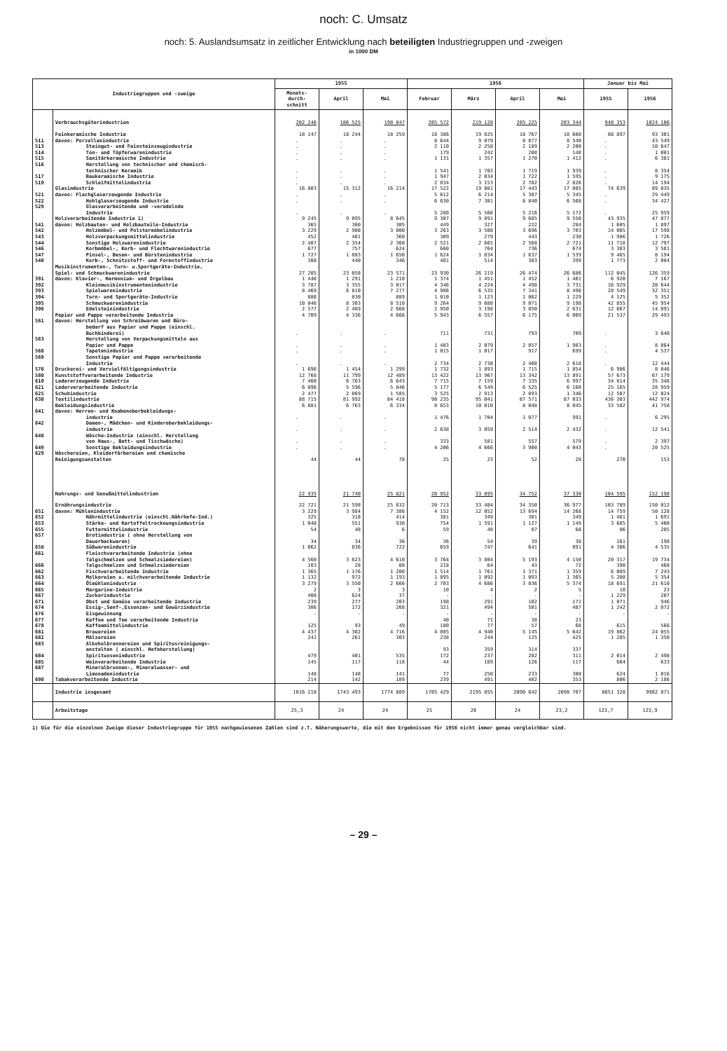noch: C. Umsatz
noch: 5. Auslandsumsatz in zeitlicher Entwicklung nach beteiligten Industriegruppen und -zweigen
in 1000 DM
| Industriegruppen und -zweige | | 1955 | | | 1956 | | | | Januar bis Mai | |
| --- | --- | --- | --- | --- | --- | --- | --- | --- | --- | --- |
| | | Monats- durch- schnitt | April | Mai | Februar | März | April | Mai | 1955 | 1956 |
| | Verbrauchsgüterindustrien | 202 246 | 186 525 | 190 047 | 205 572 | 219 128 | 205 225 | 203 344 | 948 353 | 1024 106 |
| | Feinkeramische Industrie | 18 147 | 18 244 | 18 259 | 18 386 | 19 825 | 18 767 | 18 660 | 88 897 | 93 301 |
| 511 | davon: Porzellanindustrie | . | . | . | 8 644 | 9 079 | 8 877 | 8 540 | . | 43 549 |
| 513 | Steingut- und Feinsteinzeugindustrie | . | . | . | 2 110 | 2 258 | 2 189 | 2 200 | . | 10 647 |
| 514 | Ton- und Töpferwarenindustrie | . | . | . | 179 | 242 | 208 | 148 | . | 1 001 |
| 515 | Sanitärkeramische Industrie | . | . | . | 1 131 | 1 357 | 1 270 | 1 412 | . | 6 381 |
| 516 | Herstellung von technischer und chemisch- technischer Keramik | . | . | . | 1 541 | 1 702 | 1 719 | 1 939 | . | 8 354 |
| 517 | Baukeramische Industrie | . | . | . | 1 947 | 2 034 | 1 722 | 1 595 | . | 9 175 |
| 519 | Schleifmittelindustrie | . | . | . | 2 834 | 3 153 | 2 782 | 2 826 | . | 14 194 |
| | Glasindustrie | 16 803 | 15 312 | 16 214 | 17 522 | 19 081 | 17 443 | 17 085 | 74 639 | 89 835 |
| 521 | davon: Flachglaserzeugende Industrie | . | . | . | 5 612 | 6 214 | 5 387 | 5 345 | . | 29 449 |
| 522 | Hohlglaserzeugende Industrie | . | . | . | 6 630 | 7 301 | 6 840 | 6 568 | . | 34 427 |
| 529 | Glasverarbeitende und -veredelnde Industrie | . | . | . | 5 280 | 5 566 | 5 216 | 5 172 | . | 25 959 |
| | Holzverarbeitende Industrie 1) | 9 245 | 9 095 | 8 645 | 9 307 | 9 891 | 9 685 | 9 550 | 43 935 | 47 877 |
| 541 | davon: Holzbauten- und Holzbauteile-Industrie | 365 | 360 | 305 | 449 | 327 | 222 | 284 | 1 605 | 1 897 |
| 542 | Holzmöbel- und Polstermöbelindustrie | 3 229 | 2 900 | 3 000 | 3 263 | 3 508 | 3 696 | 3 703 | 14 005 | 17 598 |
| 543 | Holzverpackungsmittelindustrie | 452 | 401 | 360 | 309 | 279 | 443 | 230 | 1 986 | 1 726 |
| 544 | Sonstige Holzwarenindustrie | 2 407 | 2 354 | 2 360 | 2 521 | 2 665 | 2 568 | 2 721 | 11 718 | 12 797 |
| 546 | Korbmöbel-, Korb- und Flechtwarenindustrie | 677 | 757 | 624 | 660 | 764 | 736 | 674 | 3 383 | 3 581 |
| 547 | Pinsel-, Besen- und Bürstenindustrie | 1 727 | 1 883 | 1 650 | 1 624 | 1 834 | 1 637 | 1 539 | 9 465 | 8 194 |
| 548 | Korb-, Schnitzstoff- und Formstoffindustrie | 388 | 440 | 346 | 481 | 514 | 383 | 399 | 1 773 | 2 084 |
| | Musikinstrumenten-, Turn- u.Sportgeräte-Industrie, Spiel- und Schmuckwarenindustrie | 27 205 | 23 058 | 23 571 | 23 930 | 26 219 | 26 474 | 26 686 | 112 045 | 126 359 |
| 391 | davon: Klavier-, Harmonium- und Orgelbau | 1 440 | 1 291 | 1 210 | 1 374 | 1 451 | 1 452 | 1 401 | 6 920 | 7 167 |
| 392 | Kleinmusikinstrumentenindustrie | 3 787 | 3 355 | 3 017 | 4 346 | 4 224 | 4 498 | 3 731 | 16 929 | 20 644 |
| 393 | Spielwarenindustrie | 8 469 | 6 810 | 7 277 | 4 986 | 6 535 | 7 341 | 8 496 | 28 549 | 32 351 |
| 394 | Turn- und Sportgeräte-Industrie | 886 | 830 | 889 | 1 010 | 1 123 | 1 062 | 1 229 | 4 125 | 5 352 |
| 395 | Schmuckwarenindustrie | 10 046 | 8 303 | 8 510 | 9 264 | 9 688 | 9 071 | 9 198 | 42 855 | 45 954 |
| 396 | Edelsteinindustrie | 2 577 | 2 469 | 2 668 | 2 950 | 3 198 | 3 050 | 2 631 | 12 667 | 14 891 |
| | Papier und Pappe verarbeitende Industrie | 4 709 | 4 336 | 4 666 | 5 943 | 6 557 | 6 175 | 6 009 | 21 537 | 29 493 |
| 561 | davon: Herstellung von Schreibwaren und Büro- bedarf aus Papier und Pappe (einschl. Buchbinderei) | . | . | . | 711 | 731 | 793 | 709 | . | 3 648 |
| 563 | Herstellung von Verpackungsmitteln aus Papier und Pappe | . | . | . | 1 483 | 2 079 | 2 057 | 1 983 | . | 8 864 |
| 568 | Tapetenindustrie | . | . | . | 1 015 | 1 017 | 917 | 699 | . | 4 537 |
| 569 | Sonstige Papier und Pappe verarbeitende Industrie | . | . | . | 2 734 | 2 730 | 2 408 | 2 618 | . | 12 444 |
| 570 | Druckerei- und Vervielfältigungsindustrie | 1 696 | 1 454 | 1 299 | 1 732 | 1 893 | 1 715 | 1 854 | 6 986 | 8 846 |
| 580 | Kunststoffverarbeitende Industrie | 12 768 | 11 799 | 12 489 | 13 422 | 13 967 | 13 342 | 13 891 | 57 673 | 67 179 |
| 610 | Ledererzeugende Industrie | 7 460 | 6 763 | 6 643 | 7 715 | 7 159 | 7 335 | 6 997 | 34 814 | 35 348 |
| 621 | Lederverarbeitende Industrie | 6 096 | 5 596 | 5 846 | 5 177 | 6 549 | 6 525 | 6 160 | 25 165 | 28 959 |
| 625 | Schuhindustrie | 2 477 | 2 069 | 1 585 | 3 525 | 2 913 | 2 093 | 1 346 | 12 507 | 12 024 |
| 630 | Textilindustrie | 88 715 | 81 992 | 84 418 | 90 235 | 95 041 | 87 571 | 87 033 | 436 303 | 442 974 |
| | Bekleidungsindustrie | 6 881 | 6 763 | 6 334 | 8 653 | 10 010 | 8 048 | 8 045 | 33 582 | 41 758 |
| 641 | davon: Herren- und Knabenoberbekleidungs- industrie | . | . | . | 1 476 | 1 704 | 1 077 | 991 | . | 6 295 |
| 642 | Damen-, Mädchen- und Kinderoberbekleidungs- industrie | . | . | . | 2 638 | 3 059 | 2 514 | 2 432 | . | 12 541 |
| 648 | Wäsche-Industrie (einschl. Herstellung von Haus-, Bett- und Tischwäsche) | . | . | . | 333 | 581 | 557 | 579 | . | 2 397 |
| 649 | Sonstige Bekleidungsindustrie | . | . | . | 4 206 | 4 666 | 3 900 | 4 043 | . | 20 525 |
| 629 | Wäschereien, Kleiderfärbereien und chemische Reinigungsanstalten | 44 | 44 | 78 | 25 | 23 | 52 | 28 | 270 | 153 |
| | Nahrungs- und Genußmittelindustrien | 22 935 | 21 740 | 25 821 | 20 952 | 33 895 | 34 752 | 37 330 | 104 595 | 152 198 |
| | Ernährungsindustrie | 22 721 | 21 598 | 25 632 | 20 713 | 33 404 | 34 350 | 36 977 | 103 789 | 150 012 |
| 651 | davon: Mühlenindustrie | 3 229 | 3 984 | 7 386 | 4 152 | 12 052 | 13 694 | 14 268 | 14 759 | 50 128 |
| 652 | Nährmittelindustrie (einschl.Nährhefe-Ind.) | 325 | 318 | 414 | 381 | 349 | 301 | 349 | 1 481 | 1 691 |
| 653 | Stärke- und Kartoffeltrocknungsindustrie | 1 048 | 551 | 938 | 754 | 1 591 | 1 127 | 1 149 | 3 685 | 5 400 |
| 655 | Futtermittelindustrie | 54 | 48 | 6 | 59 | 48 | 87 | 68 | 86 | 285 |
| 657 | Brotindustrie ( ohne Herstellung von Dauerbackwaren) | 34 | 34 | 36 | 36 | 54 | 39 | 38 | 161 | 198 |
| 658 | Süßwarenindustrie | 1 062 | 836 | 722 | 659 | 747 | 641 | 891 | 4 306 | 4 535 |
| 661 | Fleischverarbeitende Industrie (ohne Talgschmelzen und Schmalzsiedereien) | 4 560 | 3 623 | 4 610 | 3 764 | 3 804 | 5 193 | 4 150 | 20 317 | 19 734 |
| 666 | Talgschmelzen und Schmalzsiedereien | 103 | 28 | 88 | 218 | 64 | 43 | 72 | 390 | 468 |
| 662 | Fischverarbeitende Industrie | 1 365 | 1 176 | 1 200 | 1 514 | 1 761 | 1 371 | 1 359 | 6 089 | 7 243 |
| 663 | Molkereien u. milchverarbeitende Industrie | 1 132 | 972 | 1 193 | 1 095 | 1 092 | 1 093 | 1 365 | 5 208 | 5 354 |
| 664 | Ölmühlenindustrie | 3 279 | 3 550 | 2 666 | 2 703 | 4 686 | 3 836 | 5 374 | 18 691 | 21 610 |
| 665 | Margarine-Industrie | 2 | 3 | 3 | 10 | 4 | 2 | 5 | 10 | 23 |
| 667 | Zuckerindustrie | 408 | 624 | 37 | - | - | - | - | 1 229 | 207 |
| 671 | Obst und Gemüse verarbeitende Industrie | 239 | 277 | 203 | 198 | 291 | 102 | 171 | 1 071 | 946 |
| 674 | Essig-,Senf-,Essenzen- und Gewürzindustrie | 306 | 172 | 268 | 321 | 494 | 501 | 487 | 1 242 | 2 072 |
| 676 | Eisgewinnung | - | - | - | - | - | - | - | - | - |
| 677 | Kaffee und Tee verarbeitende Industrie | 125 | 93 | 49 | 40 | 71 | 38 | 23 | 615 | 566 |
| 678 | Kaffeemittelindustrie | | | | 100 | 77 | 57 | 68 | | |
| 681 | Brauereien | 4 437 | 4 382 | 4 716 | 4 085 | 4 940 | 5 145 | 5 642 | 19 862 | 24 055 |
| 682 | Mälzereien | 241 | 261 | 303 | 238 | 244 | 125 | 425 | 1 285 | 1 350 |
| 683 | Alkoholbrennereien und Spiritusreinigungs- anstalten ( einschl. Hefeherstellung) | 479 | 401 | 535 | 93 | 359 | 314 | 337 | 2 014 | 2 498 |
| 684 | Spirituosenindustrie | | | | 172 | 237 | 282 | 311 | | |
| 685 | Weinverarbeitende Industrie | 145 | 117 | 118 | 44 | 189 | 126 | 117 | 664 | 633 |
| 687 | Mineralbrunnen-, Mineralwasser- und Limonadenindustrie | 148 | 148 | 141 | 77 | 250 | 233 | 308 | 624 | 1 016 |
| 690 | Tabakverarbeitende Industrie | 214 | 142 | 189 | 239 | 491 | 402 | 353 | 806 | 2 186 |
| | Industrie insgesamt | 1816 218 | 1743 493 | 1774 889 | 1785 429 | 2195 855 | 2090 642 | 2098 707 | 8651 328 | 9982 871 |
| | Arbeitstage | 25,3 | 24 | 24 | 25 | 26 | 24 | 23,2 | 123,7 | 123,9 |
1) Die für die einzelnen Zweige dieser Industriegruppe für 1955 nachgewiesenen Zahlen sind z.T. Näherungswerte, die mit den Ergebnissen für 1956 nicht immer genau vergleichbar sind.
– 29 –